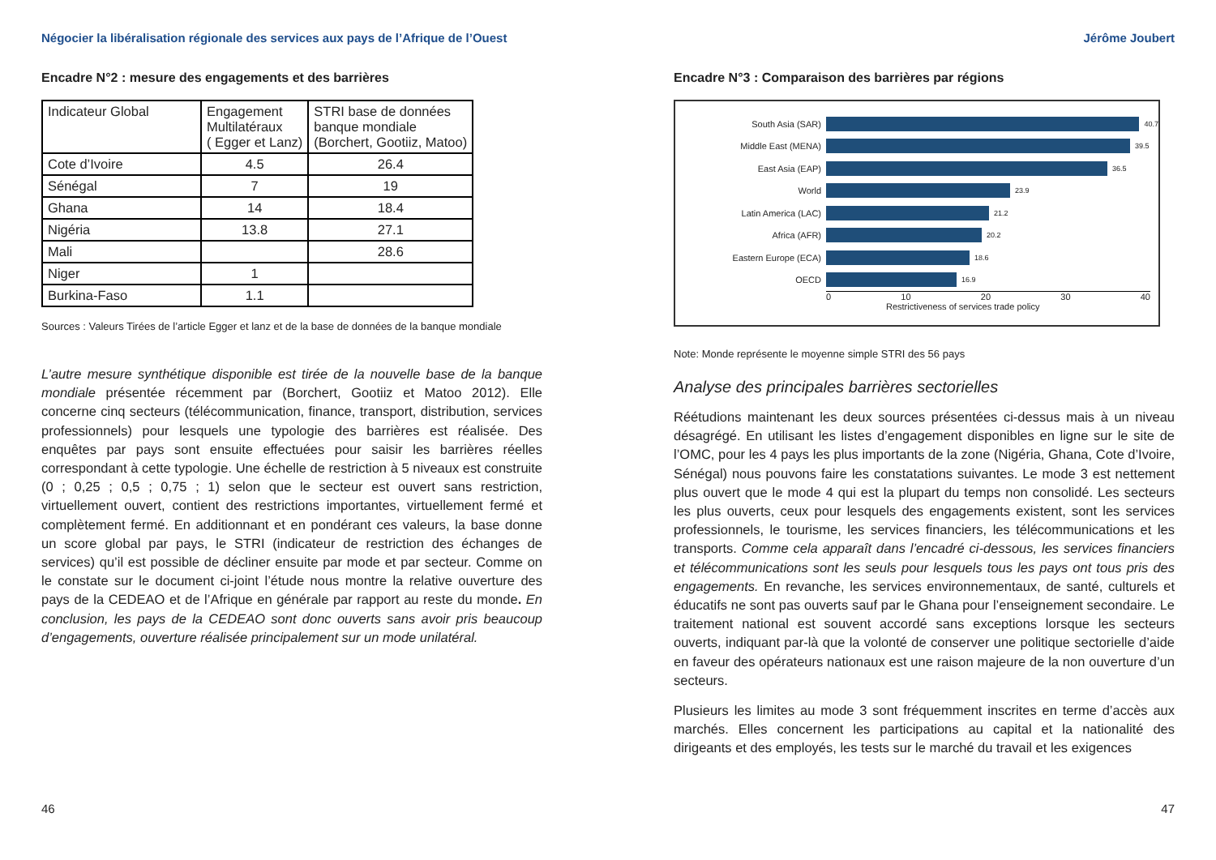Négocier la libéralisation régionale des services aux pays de l’Afrique de l’Ouest Jérôme Joubert
Encadre N°2 : mesure des engagements et des barrières
| Indicateur Global | Engagement Multilatéraux ( Egger et Lanz) | STRI base de données banque mondiale (Borchert, Gootiiz, Matoo) |
| Cote d’Ivoire | 4.5 | 26.4 |
| Sénégal | 7 | 19 |
| Ghana | 14 | 18.4 |
| Nigéria | 13.8 | 27.1 |
| Mali | | 28.6 |
| Niger | 1 | |
| Burkina-Faso | 1.1 | |
Sources : Valeurs Tirées de l’article Egger et lanz et de la base de données de la banque mondiale
L’autre mesure synthétique disponible est tirée de la nouvelle base de la banque mondiale présentée récemment par (Borchert, Gootiiz et Matoo 2012). Elle concerne cinq secteurs (télécommunication, finance, transport, distribution, services professionnels) pour lesquels une typologie des barrières est réalisée. Des enquêtes par pays sont ensuite effectuées pour saisir les barrières réelles correspondant à cette typologie. Une échelle de restriction à 5 niveaux est construite (0 ; 0,25 ; 0,5 ; 0,75 ; 1) selon que le secteur est ouvert sans restriction, virtuellement ouvert, contient des restrictions importantes, virtuellement fermé et complètement fermé. En additionnant et en pondérant ces valeurs, la base donne un score global par pays, le STRI (indicateur de restriction des échanges de services) qu’il est possible de décliner ensuite par mode et par secteur. Comme on le constate sur le document ci-joint l’étude nous montre la relative ouverture des pays de la CEDEAO et de l’Afrique en générale par rapport au reste du monde. En conclusion, les pays de la CEDEAO sont donc ouverts sans avoir pris beaucoup d’engagements, ouverture réalisée principalement sur un mode unilatéral.
Encadre N°3 : Comparaison des barrières par régions
South Asia (SAR) 40.7
Middle East (MENA) 39.5
East Asia (EAP) 36.5
World 23.9
Latin America (LAC) 21.2
Africa (AFR) 20.2
Eastern Europe (ECA) 18.6
OECD 16.9
0 10 20 30 40
Restrictiveness of services trade policy
Note: Monde représente le moyenne simple STRI des 56 pays
Analyse des principales barrières sectorielles
Réétudions maintenant les deux sources présentées ci-dessus mais à un niveau désagrégé. En utilisant les listes d’engagement disponibles en ligne sur le site de l’OMC, pour les 4 pays les plus importants de la zone (Nigéria, Ghana, Cote d’Ivoire, Sénégal) nous pouvons faire les constatations suivantes. Le mode 3 est nettement plus ouvert que le mode 4 qui est la plupart du temps non consolidé. Les secteurs les plus ouverts, ceux pour lesquels des engagements existent, sont les services professionnels, le tourisme, les services financiers, les télécommunications et les transports. Comme cela apparaît dans l’encadré ci-dessous, les services financiers et télécommunications sont les seuls pour lesquels tous les pays ont tous pris des engagements. En revanche, les services environnementaux, de santé, culturels et éducatifs ne sont pas ouverts sauf par le Ghana pour l’enseignement secondaire. Le traitement national est souvent accordé sans exceptions lorsque les secteurs ouverts, indiquant par-là que la volonté de conserver une politique sectorielle d’aide en faveur des opérateurs nationaux est une raison majeure de la non ouverture d’un secteurs.
Plusieurs les limites au mode 3 sont fréquemment inscrites en terme d’accès aux marchés. Elles concernent les participations au capital et la nationalité des dirigeants et des employés, les tests sur le marché du travail et les exigences
46 47